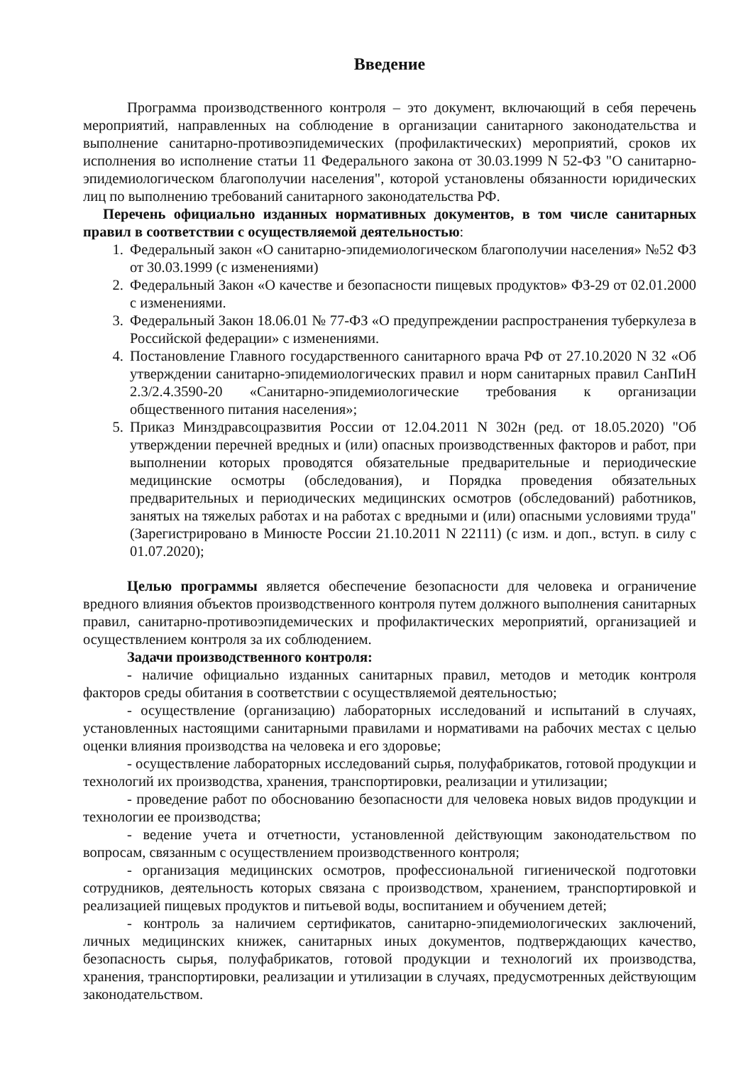Введение
Программа производственного контроля – это документ, включающий в себя перечень мероприятий, направленных на соблюдение в организации санитарного законодательства и выполнение санитарно-противоэпидемических (профилактических) мероприятий, сроков их исполнения во исполнение статьи 11 Федерального закона от 30.03.1999 N 52-ФЗ "О санитарно-эпидемиологическом благополучии населения", которой установлены обязанности юридических лиц по выполнению требований санитарного законодательства РФ.
Перечень официально изданных нормативных документов, в том числе санитарных правил в соответствии с осуществляемой деятельностью:
1. Федеральный закон «О санитарно-эпидемиологическом благополучии населения» №52 ФЗ от 30.03.1999 (с изменениями)
2. Федеральный Закон «О качестве и безопасности пищевых продуктов» ФЗ-29 от 02.01.2000 с изменениями.
3. Федеральный Закон 18.06.01 № 77-ФЗ «О предупреждении распространения туберкулеза в Российской федерации» с изменениями.
4. Постановление Главного государственного санитарного врача РФ от 27.10.2020 N 32 «Об утверждении санитарно-эпидемиологических правил и норм санитарных правил СанПиН 2.3/2.4.3590-20 «Санитарно-эпидемиологические требования к организации общественного питания населения»;
5. Приказ Минздравсоцразвития России от 12.04.2011 N 302н (ред. от 18.05.2020) "Об утверждении перечней вредных и (или) опасных производственных факторов и работ, при выполнении которых проводятся обязательные предварительные и периодические медицинские осмотры (обследования), и Порядка проведения обязательных предварительных и периодических медицинских осмотров (обследований) работников, занятых на тяжелых работах и на работах с вредными и (или) опасными условиями труда" (Зарегистрировано в Минюсте России 21.10.2011 N 22111) (с изм. и доп., вступ. в силу с 01.07.2020);
Целью программы является обеспечение безопасности для человека и ограничение вредного влияния объектов производственного контроля путем должного выполнения санитарных правил, санитарно-противоэпидемических и профилактических мероприятий, организацией и осуществлением контроля за их соблюдением.
Задачи производственного контроля:
- наличие официально изданных санитарных правил, методов и методик контроля факторов среды обитания в соответствии с осуществляемой деятельностью;
- осуществление (организацию) лабораторных исследований и испытаний в случаях, установленных настоящими санитарными правилами и нормативами на рабочих местах с целью оценки влияния производства на человека и его здоровье;
- осуществление лабораторных исследований сырья, полуфабрикатов, готовой продукции и технологий их производства, хранения, транспортировки, реализации и утилизации;
- проведение работ по обоснованию безопасности для человека новых видов продукции и технологии ее производства;
- ведение учета и отчетности, установленной действующим законодательством по вопросам, связанным с осуществлением производственного контроля;
- организация медицинских осмотров, профессиональной гигиенической подготовки сотрудников, деятельность которых связана с производством, хранением, транспортировкой и реализацией пищевых продуктов и питьевой воды, воспитанием и обучением детей;
- контроль за наличием сертификатов, санитарно-эпидемиологических заключений, личных медицинских книжек, санитарных иных документов, подтверждающих качество, безопасность сырья, полуфабрикатов, готовой продукции и технологий их производства, хранения, транспортировки, реализации и утилизации в случаях, предусмотренных действующим законодательством.